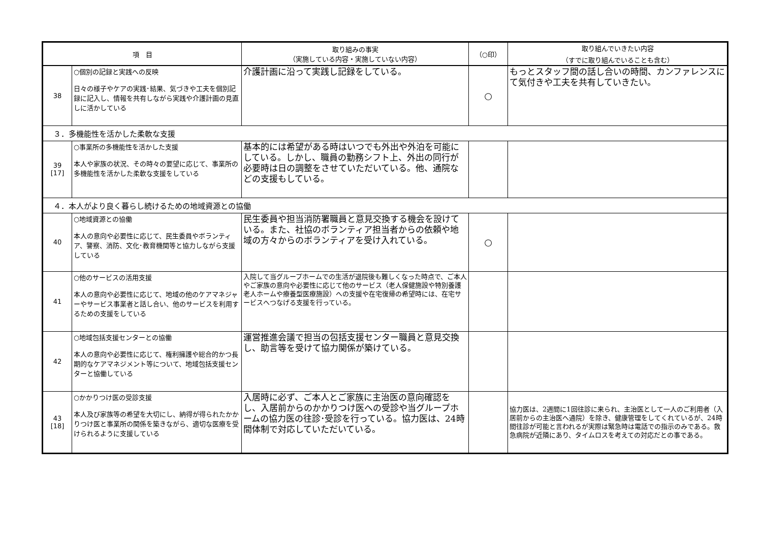| 項 目 | | 取り組みの事実 （実施している内容・実施していない内容） | （○印） | 取り組んでいきたい内容 （すでに取り組んでいることも含む） |
| --- | --- | --- | --- | --- |
| 38 | ○個別の記録と実践への反映 日々の様子やケアの実践･結果、気づきや工夫を個別記録に記入し、情報を共有しながら実践や介護計画の見直しに活かしている | 介護計画に沿って実践し記録をしている。 | ○ | もっとスタッフ間の話し合いの時間、カンファレンスにて気付きや工夫を共有していきたい。 |
| ３．多機能性を活かした柔軟な支援 | | | | |
| 39 [17] | ○事業所の多機能性を活かした支援 本人や家族の状況、その時々の要望に応じて、事業所の多機能性を活かした柔軟な支援をしている | 基本的には希望がある時はいつでも外出や外泊を可能にしている。しかし、職員の勤務シフト上、外出の同行が必要時は日の調整をさせていただいている。他、通院などの支援もしている。 | | |
| ４．本人がより良く暮らし続けるための地域資源との協働 | | | | |
| 40 | ○地域資源との協働 本人の意向や必要性に応じて、民生委員やボランティア、警察、消防、文化･教育機関等と協力しながら支援している | 民生委員や担当消防署職員と意見交換する機会を設けている。また、社協のボランティア担当者からの依頼や地域の方々からのボランティアを受け入れている。 | ○ | |
| 41 | ○他のサービスの活用支援 本人の意向や必要性に応じて、地域の他のケアマネジャーやサービス事業者と話し合い、他のサービスを利用するための支援をしている | 入院して当グループホームでの生活が退院後も難しくなった時点で、ご本人やご家族の意向や必要性に応じて他のサービス（老人保健施設や特別養護老人ホームや療養型医療施設）への支援や在宅復帰の希望時には、在宅サービスへつなげる支援を行っている。 | | |
| 42 | ○地域包括支援センターとの協働 本人の意向や必要性に応じて、権利擁護や総合的かつ長期的なケアマネジメント等について、地域包括支援センターと協働している | 運営推進会議で担当の包括支援センター職員と意見交換し、助言等を受けて協力関係が築けている。 | | |
| 43 [18] | ○かかりつけ医の受診支援 本人及び家族等の希望を大切にし、納得が得られたかかりつけ医と事業所の関係を築きながら、適切な医療を受けられるように支援している | 入居時に必ず、ご本人とご家族に主治医の意向確認をし、入居前からのかかりつけ医への受診や当グループホームの協力医の往診･受診を行っている。協力医は、24時間体制で対応していただいている。 | | 協力医は、2週間に1回往診に来られ、主治医として一人のご利用者（入居前からの主治医へ通院）を除き、健康管理をしてくれているが、24時間往診が可能と言われるが実際は緊急時は電話での指示のみである。救急病院が近隣にあり、タイムロスを考えての対応だとの事である。 |